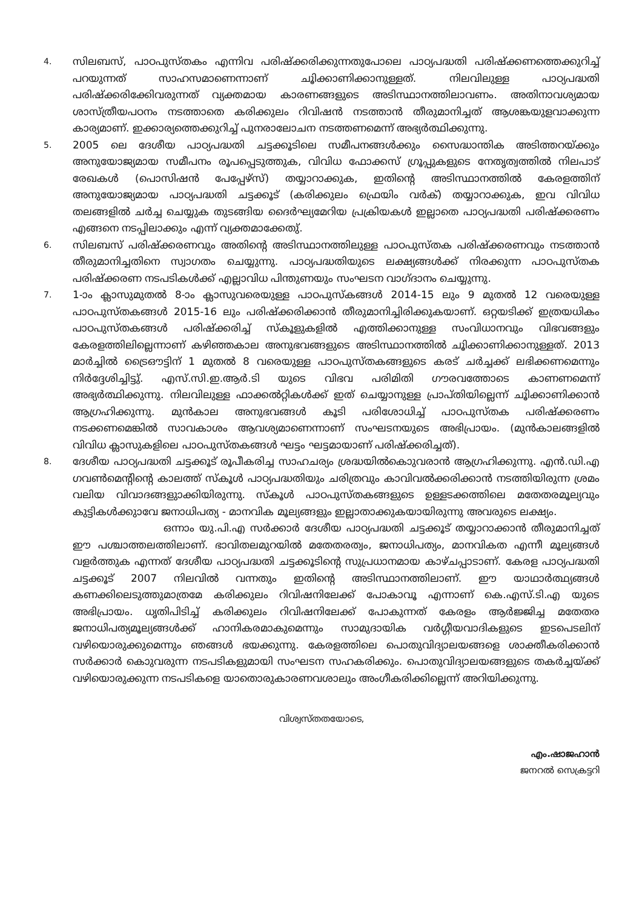4.
സിലബസ്, പാഠപുസ്തകം എന്നിവ പരിഷ്ക്കരിക്കുന്നതുപോലെ പാഠ്യപദ്ധതി പരിഷ്ക്കണത്തെക്കുറിച്ച് പറയുന്നത് സാഹസമാണെന്നാണ് ചൂിക്കാണിക്കാനുള്ളത്. നിലവിലുള്ള പാഠ്യപദ്ധതി പരിഷ്ക്കരിക്കേിവരുന്നത് വ്യക്തമായ കാരണങ്ങളുടെ അടിസ്ഥാനത്തിലാവണം. അതിനാവശ്യമായ ശാസ്ത്രീയപഠനം നടത്താതെ കരിക്കുലം റിവിഷൻ നടത്താൻ തീരുമാനിച്ചത് ആശങ്കയുളവാക്കുന്ന കാര്യമാണ്. ഇക്കാര്യത്തെക്കുറിച്ച് പുനരാലോചന നടത്തണമെന്ന് അഭ്യർത്ഥിക്കുന്നു.
5.
2005 ലെ ദേശീയ പാഠ്യപദ്ധതി ചട്ടക്കൂടിലെ സമീപനങ്ങൾക്കും സൈദ്ധാന്തിക അടിത്തറയ്ക്കും അനുയോജ്യമായ സമീപനം രൂപപ്പെടുത്തുക, വിവിധ ഫോക്കസ് ഗ്രൂപ്പുകളുടെ നേതൃത്വത്തിൽ നിലപാട് രേഖകൾ (പൊസിഷൻ പേപ്പേഴ്സ്) തയ്യാറാക്കുക, ഇതിന്റെ അടിസ്ഥാനത്തിൽ കേരളത്തിന് അനുയോജ്യമായ പാഠ്യപദ്ധതി ചട്ടക്കൂട് (കരിക്കുലം ഫ്രെയിം വർക്) തയ്യാറാക്കുക, ഇവ വിവിധ തലങ്ങളിൽ ചർച്ച ചെയ്യുക തുടങ്ങിയ ദൈർഘ്യമേറിയ പ്രക്രിയകൾ ഇല്ലാതെ പാഠ്യപദ്ധതി പരിഷ്ക്കരണം എങ്ങനെ നടപ്പിലാക്കും എന്ന് വ്യക്തമാക്കേതു്.
6.
സിലബസ് പരിഷ്ക്കരണവും അതിന്റെ അടിസ്ഥാനത്തിലുള്ള പാഠപുസ്തക പരിഷ്ക്കരണവും നടത്താൻ തീരുമാനിച്ചതിനെ സ്വാഗതം ചെയ്യുന്നു. പാഠ്യപദ്ധതിയുടെ ലക്ഷ്യങ്ങൾക്ക് നിരക്കുന്ന പാഠപുസ്തക പരിഷ്ക്കരണ നടപടികൾക്ക് എല്ലാവിധ പിന്തുണയും സംഘടന വാഗ്ദാനം ചെയ്യുന്നു.
7.
1-ാം ക്ലാസുമുതൽ 8-ാം ക്ലാസുവരെയുള്ള പാഠപുസ്കങ്ങൾ 2014-15 ലും 9 മുതൽ 12 വരെയുള്ള പാഠപുസ്തകങ്ങൾ 2015-16 ലും പരിഷ്ക്കരിക്കാൻ തീരുമാനിച്ചിരിക്കുകയാണ്. ഒറ്റയടിക്ക് ഇത്രയധികം പാഠപുസ്തകങ്ങൾ പരിഷ്ക്കരിച്ച് സ്കൂളുകളിൽ എത്തിക്കാനുള്ള സംവിധാനവും വിഭവങ്ങളും കേരളത്തിലില്ലെന്നാണ് കഴിഞ്ഞകാല അനുഭവങ്ങളുടെ അടിസ്ഥാനത്തിൽ ചൂിക്കാണിക്കാനുള്ളത്. 2013 മാർച്ചിൽ ട്രൈഔട്ടിന് 1 മുതൽ 8 വരെയുള്ള പാഠപുസ്തകങ്ങളുടെ കരട് ചർച്ചക്ക് ലഭിക്കണമെന്നും നിർദ്ദേശിച്ചിട്ടു്. എസ്.സി.ഇ.ആർ.ടി യുടെ വിഭവ പരിമിതി ഗൗരവത്തോടെ കാണണമെന്ന് അഭ്യർത്ഥിക്കുന്നു. നിലവിലുള്ള ഫാക്കൽറ്റികൾക്ക് ഇത് ചെയ്യാനുള്ള പ്രാപ്തിയില്ലെന്ന് ചൂിക്കാണിക്കാൻ ആഗ്രഹിക്കുന്നു. മുൻകാല അനുഭവങ്ങൾ കൂടി പരിശോധിച്ച് പാഠപുസ്തക പരിഷ്ക്കരണം നടക്കണമെങ്കിൽ സാവകാശം ആവശ്യമാണെന്നാണ് സംഘടനയുടെ അഭിപ്രായം. (മുൻകാലങ്ങളിൽ വിവിധ ക്ലാസുകളിലെ പാഠപുസ്തകങ്ങൾ ഘട്ടം ഘട്ടമായാണ് പരിഷ്ക്കരിച്ചത്).
8.
ദേശീയ പാഠ്യപദ്ധതി ചട്ടക്കൂട് രൂപീകരിച്ച സാഹചര്യം ശ്രദ്ധയിൽകൊുവരാൻ ആഗ്രഹിക്കുന്നു. എൻ.ഡി.എ ഗവൺമെന്റിന്റെ കാലത്ത് സ്കൂൾ പാഠ്യപദ്ധതിയും ചരിത്രവും കാവിവൽക്കരിക്കാൻ നടത്തിയിരുന്ന ശ്രമം വലിയ വിവാദങ്ങളുാക്കിയിരുന്നു. സ്കൂൾ പാഠപുസ്തകങ്ങളുടെ ഉള്ളടക്കത്തിലെ മതേതരമൂല്യവും കുട്ടികൾക്കുാവേ ജനാധിപത്യ - മാനവിക മൂല്യങ്ങളും ഇല്ലാതാക്കുകയായിരുന്നു അവരുടെ ലക്ഷ്യം.
ഒന്നാം യു.പി.എ സർക്കാർ ദേശീയ പാഠ്യപദ്ധതി ചട്ടക്കൂട് തയ്യാറാക്കാൻ തീരുമാനിച്ചത് ഈ പശ്ചാത്തലത്തിലാണ്. ഭാവിതലമുറയിൽ മതേതരത്വം, ജനാധിപത്യം, മാനവികത എന്നീ മൂല്യങ്ങൾ വളർത്തുക എന്നത് ദേശീയ പാഠ്യപദ്ധതി ചട്ടക്കൂടിന്റെ സുപ്രധാനമായ കാഴ്ചപ്പാടാണ്. കേരള പാഠ്യപദ്ധതി ചട്ടക്കൂട് 2007 നിലവിൽ വന്നതും ഇതിന്റെ അടിസ്ഥാനത്തിലാണ്. ഈ യാഥാർത്ഥ്യങ്ങൾ കണക്കിലെടുത്തുമാത്രമേ കരിക്കുലം റിവിഷനിലേക്ക് പോകാവൂ എന്നാണ് കെ.എസ്.ടി.എ യുടെ അഭിപ്രായം. ധൃതിപിടിച്ച് കരിക്കുലം റിവിഷനിലേക്ക് പോകുന്നത് കേരളം ആർജ്ജിച്ച മതേതര ജനാധിപത്യമൂല്യങ്ങൾക്ക് ഹാനികരമാകുമെന്നും സാമുദായിക വർഗ്ഗീയവാദികളുടെ ഇടപെടലിന് വഴിയൊരുക്കുമെന്നും ഞങ്ങൾ ഭയക്കുന്നു. കേരളത്തിലെ പൊതുവിദ്യാലയങ്ങളെ ശാക്തീകരിക്കാൻ സർക്കാർ കൊുവരുന്ന നടപടികളുമായി സംഘടന സഹകരിക്കും. പൊതുവിദ്യാലയങ്ങളുടെ തകർച്ചയ്ക്ക് വഴിയൊരുക്കുന്ന നടപടികളെ യാതൊരുകാരണവശാലും അംഗീകരിക്കില്ലെന്ന് അറിയിക്കുന്നു.
വിശ്വസ്തതയോടെ,
എം.ഷാജഹാൻ
ജനറൽ സെക്രട്ടറി